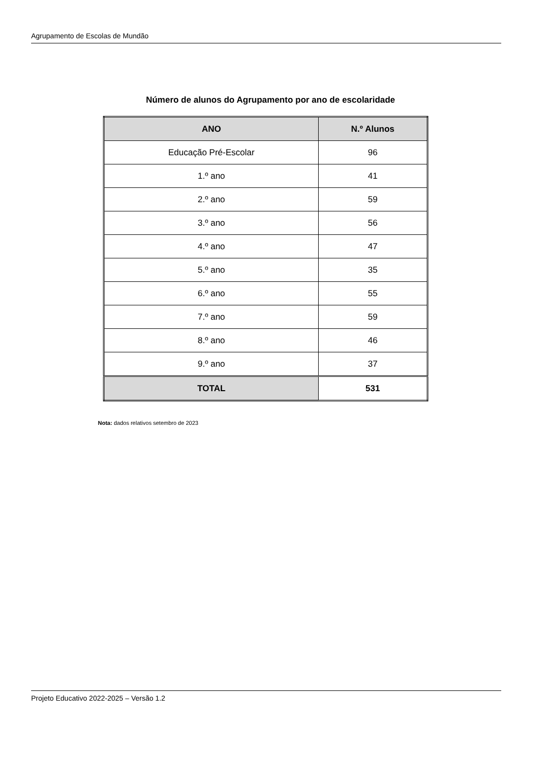Agrupamento de Escolas de Mundão
Número de alunos do Agrupamento por ano de escolaridade
| ANO | N.º Alunos |
| --- | --- |
| Educação Pré-Escolar | 96 |
| 1.º ano | 41 |
| 2.º ano | 59 |
| 3.º ano | 56 |
| 4.º ano | 47 |
| 5.º ano | 35 |
| 6.º ano | 55 |
| 7.º ano | 59 |
| 8.º ano | 46 |
| 9.º ano | 37 |
| TOTAL | 531 |
Nota: dados relativos setembro de 2023
Projeto Educativo 2022-2025 – Versão 1.2